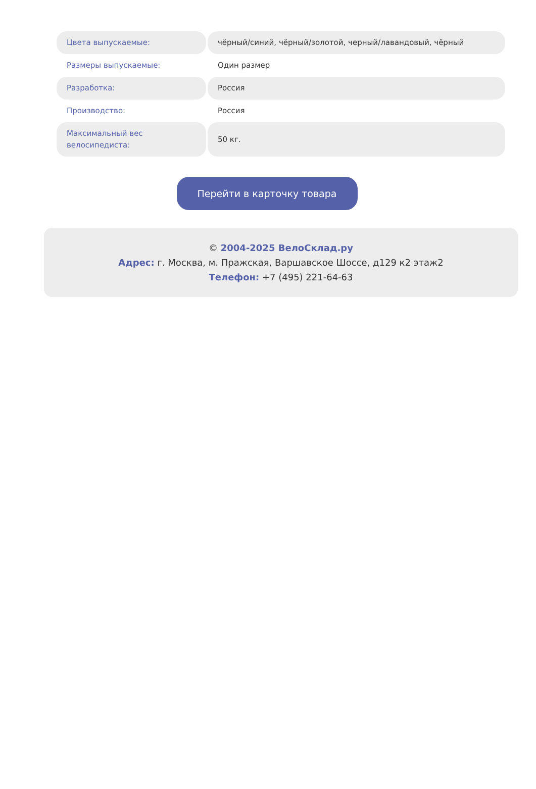| Цвета выпускаемые: | чёрный/синий, чёрный/золотой, черный/лавандовый, чёрный |
| Размеры выпускаемые: | Один размер |
| Разработка: | Россия |
| Производство: | Россия |
| Максимальный вес велосипедиста: | 50 кг. |
Перейти в карточку товара
© 2004-2025 ВелоСклад.ру
Адрес: г. Москва, м. Пражская, Варшавское Шоссе, д129 к2 этаж2
Телефон: +7 (495) 221-64-63